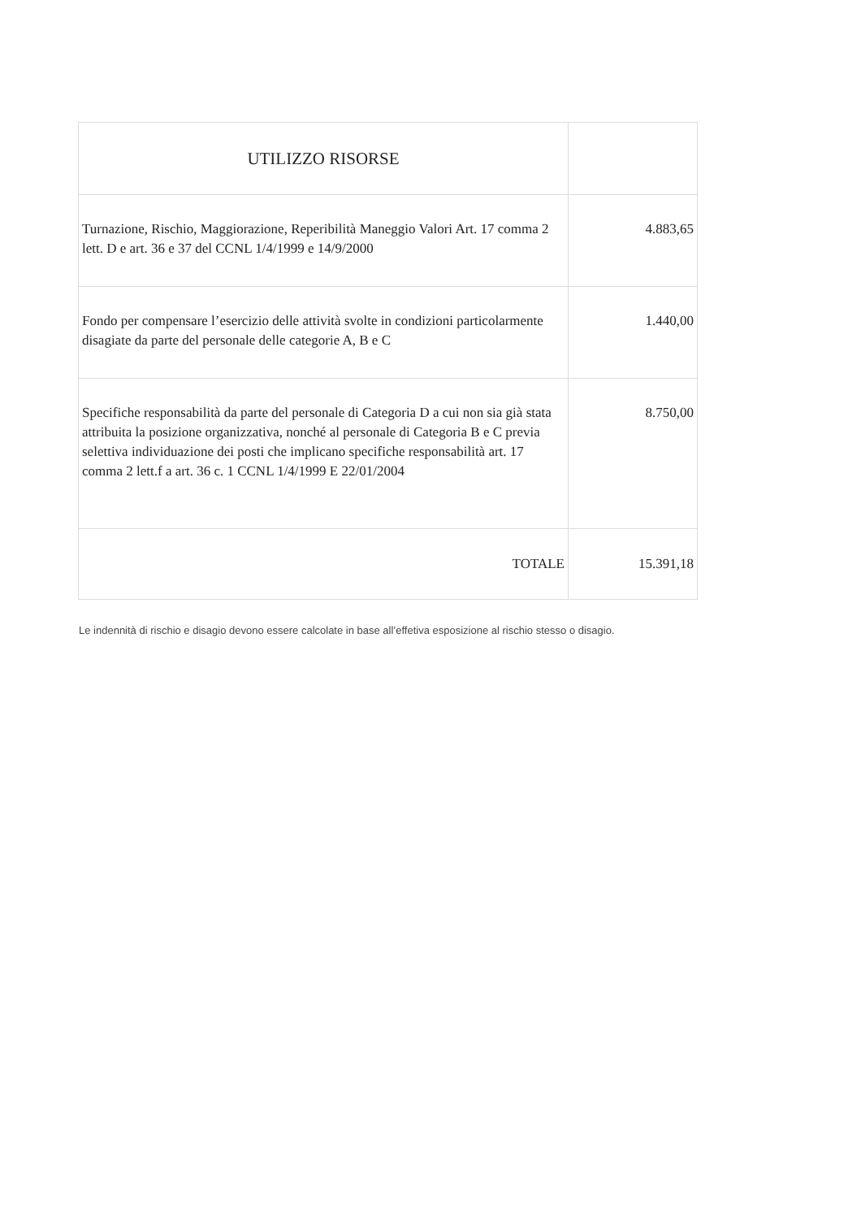| UTILIZZO RISORSE | |
| Turnazione, Rischio, Maggiorazione, Reperibilità Maneggio Valori Art. 17 comma 2 lett. D e art. 36 e 37 del CCNL 1/4/1999 e 14/9/2000 | 4.883,65 |
| Fondo per compensare l’esercizio delle attività svolte in condizioni particolarmente disagiate da parte del personale delle categorie A, B e C | 1.440,00 |
| Specifiche responsabilità da parte del personale di Categoria D a cui non sia già stata attribuita la posizione organizzativa, nonché al personale di Categoria B e C previa selettiva individuazione dei posti che implicano specifiche responsabilità art. 17 comma 2 lett.f a art. 36 c. 1 CCNL 1/4/1999 E 22/01/2004 | 8.750,00 |
| TOTALE | 15.391,18 |
Le indennità di rischio e disagio devono essere calcolate in base all’effetiva esposizione al rischio stesso o disagio.